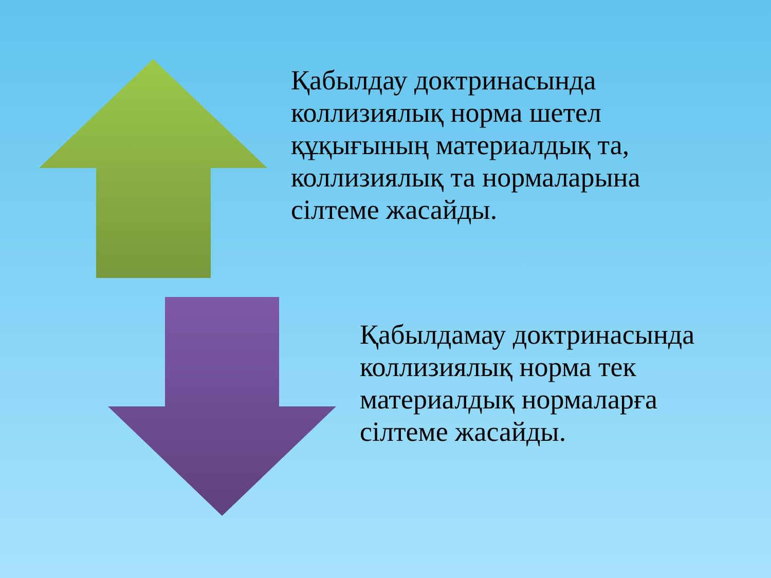Қабылдау доктринасында коллизиялық норма шетел құқығының материалдық та, коллизиялық та нормаларына сілтеме жасайды.
Қабылдамау доктринасында коллизиялық норма тек материалдық нормаларға сілтеме жасайды.